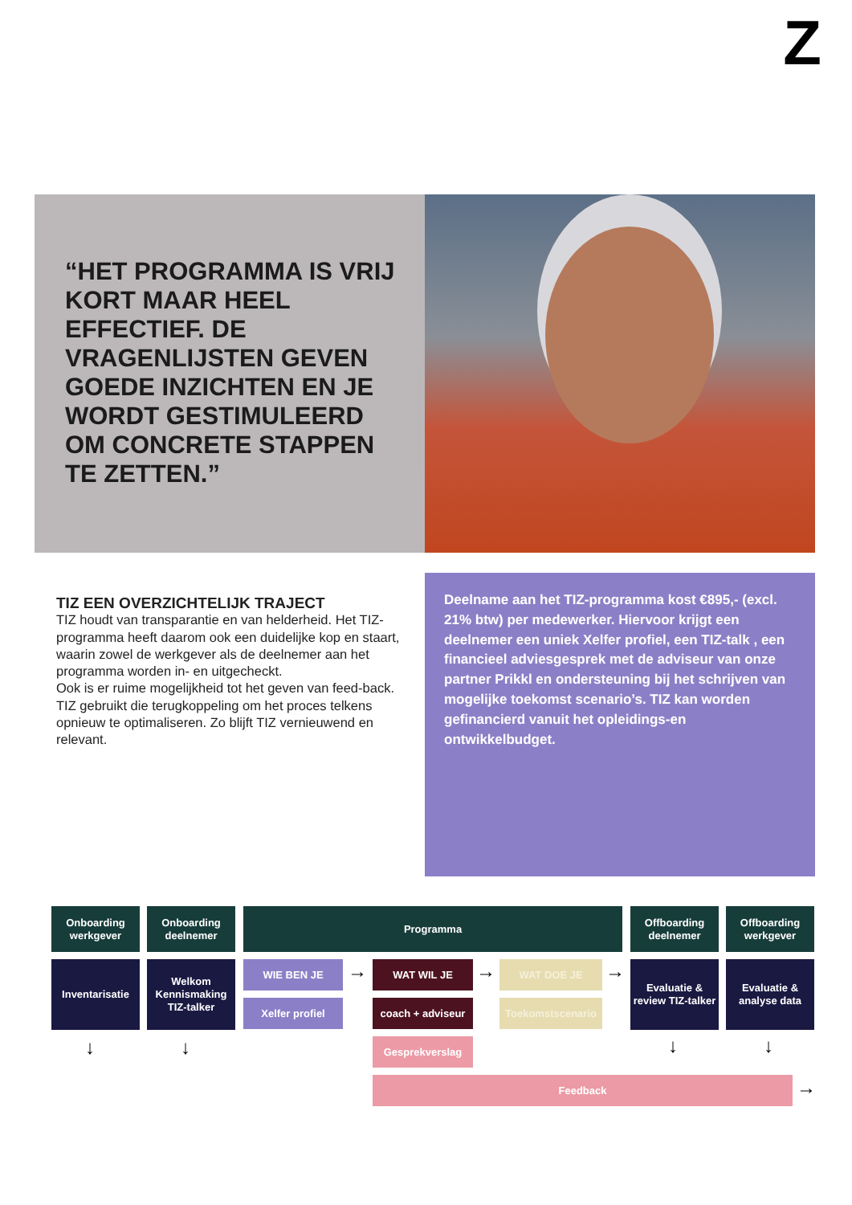Z
“HET PROGRAMMA IS VRIJ KORT MAAR HEEL EFFECTIEF. DE VRAGENLIJSTEN GEVEN GOEDE INZICHTEN EN JE WORDT GESTIMULEERD OM CONCRETE STAPPEN TE ZETTEN.”
TIZ EEN OVERZICHTELIJK TRAJECT
TIZ houdt van transparantie en van helderheid. Het TIZ-programma heeft daarom ook een duidelijke kop en staart, waarin zowel de werkgever als de deelnemer aan het programma worden in- en uitgecheckt.
Ook is er ruime mogelijkheid tot het geven van feed-back. TIZ gebruikt die terugkoppeling om het proces telkens opnieuw te optimaliseren. Zo blijft TIZ vernieuwend en relevant.
Deelname aan het TIZ-programma kost €895,- (excl. 21% btw) per medewerker. Hiervoor krijgt een deelnemer een uniek Xelfer profiel, een TIZ-talk , een financieel adviesgesprek met de adviseur van onze partner Prikkl en ondersteuning bij het schrijven van mogelijke toekomst scenario’s. TIZ kan worden gefinancierd vanuit het opleidings-en ontwikkelbudget.
Onboarding werkgever
Onboarding deelnemer
Programma
Offboarding deelnemer
Offboarding werkgever
Inventarisatie
Welkom Kennismaking TIZ-talker
WIE BEN JE → WAT WIL JE → WAT DOE JE →
Evaluatie & review TIZ-talker
Evaluatie & analyse data
Xelfer profiel coach + adviseur Toekomstscenario
↓ ↓ Gesprekverslag ↓ ↓
Feedback →